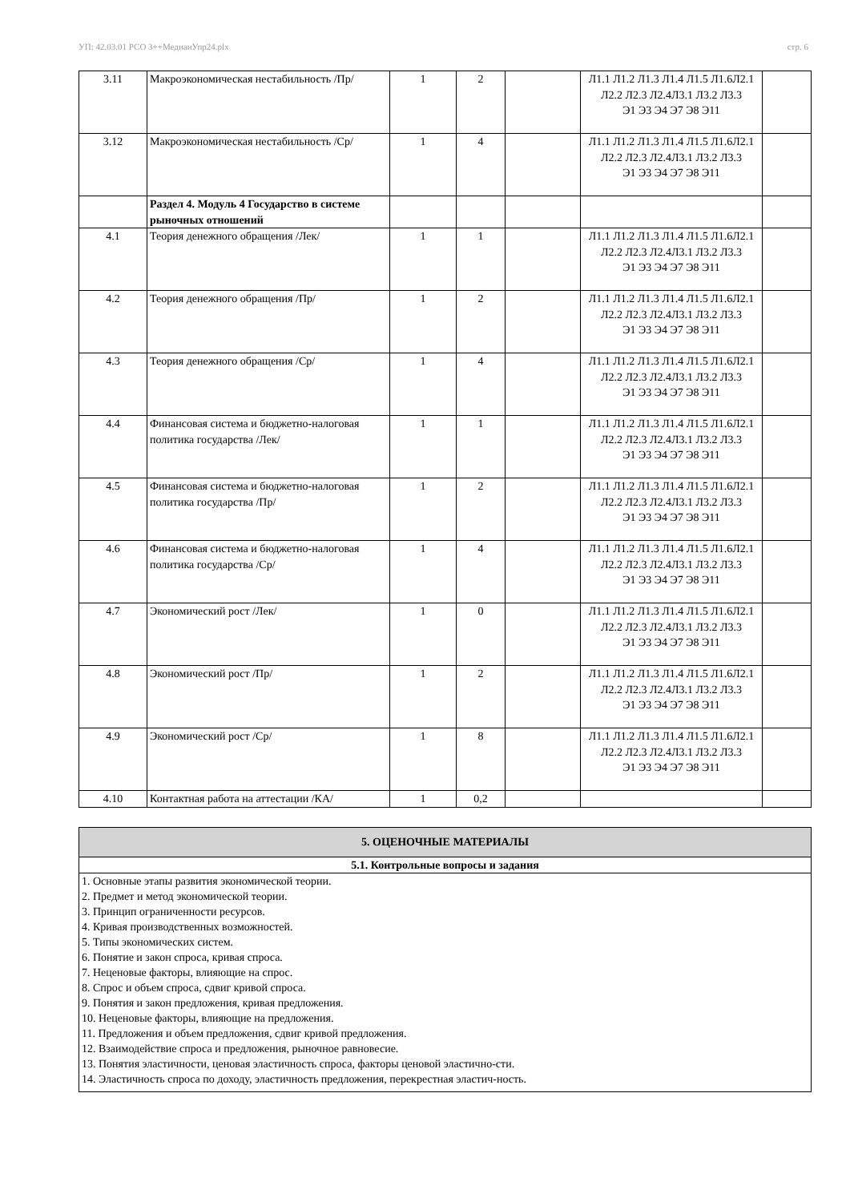УП: 42.03.01 РСО 3++МедиаиУпр24.plx стр. 6
| 3.11 | Макроэкономическая нестабильность /Пр/ | 1 | 2 | | Л1.1 Л1.2 Л1.3 Л1.4 Л1.5 Л1.6Л2.1 Л2.2 Л2.3 Л2.4Л3.1 Л3.2 Л3.3 Э1 Э3 Э4 Э7 Э8 Э11 | |
| 3.12 | Макроэкономическая нестабильность /Ср/ | 1 | 4 | | Л1.1 Л1.2 Л1.3 Л1.4 Л1.5 Л1.6Л2.1 Л2.2 Л2.3 Л2.4Л3.1 Л3.2 Л3.3 Э1 Э3 Э4 Э7 Э8 Э11 | |
| | Раздел 4. Модуль 4 Государство в системе рыночных отношений | | | | | |
| 4.1 | Теория денежного обращения /Лек/ | 1 | 1 | | Л1.1 Л1.2 Л1.3 Л1.4 Л1.5 Л1.6Л2.1 Л2.2 Л2.3 Л2.4Л3.1 Л3.2 Л3.3 Э1 Э3 Э4 Э7 Э8 Э11 | |
| 4.2 | Теория денежного обращения /Пр/ | 1 | 2 | | Л1.1 Л1.2 Л1.3 Л1.4 Л1.5 Л1.6Л2.1 Л2.2 Л2.3 Л2.4Л3.1 Л3.2 Л3.3 Э1 Э3 Э4 Э7 Э8 Э11 | |
| 4.3 | Теория денежного обращения /Ср/ | 1 | 4 | | Л1.1 Л1.2 Л1.3 Л1.4 Л1.5 Л1.6Л2.1 Л2.2 Л2.3 Л2.4Л3.1 Л3.2 Л3.3 Э1 Э3 Э4 Э7 Э8 Э11 | |
| 4.4 | Финансовая система и бюджетно-налоговая политика государства /Лек/ | 1 | 1 | | Л1.1 Л1.2 Л1.3 Л1.4 Л1.5 Л1.6Л2.1 Л2.2 Л2.3 Л2.4Л3.1 Л3.2 Л3.3 Э1 Э3 Э4 Э7 Э8 Э11 | |
| 4.5 | Финансовая система и бюджетно-налоговая политика государства /Пр/ | 1 | 2 | | Л1.1 Л1.2 Л1.3 Л1.4 Л1.5 Л1.6Л2.1 Л2.2 Л2.3 Л2.4Л3.1 Л3.2 Л3.3 Э1 Э3 Э4 Э7 Э8 Э11 | |
| 4.6 | Финансовая система и бюджетно-налоговая политика государства /Ср/ | 1 | 4 | | Л1.1 Л1.2 Л1.3 Л1.4 Л1.5 Л1.6Л2.1 Л2.2 Л2.3 Л2.4Л3.1 Л3.2 Л3.3 Э1 Э3 Э4 Э7 Э8 Э11 | |
| 4.7 | Экономический рост /Лек/ | 1 | 0 | | Л1.1 Л1.2 Л1.3 Л1.4 Л1.5 Л1.6Л2.1 Л2.2 Л2.3 Л2.4Л3.1 Л3.2 Л3.3 Э1 Э3 Э4 Э7 Э8 Э11 | |
| 4.8 | Экономический рост /Пр/ | 1 | 2 | | Л1.1 Л1.2 Л1.3 Л1.4 Л1.5 Л1.6Л2.1 Л2.2 Л2.3 Л2.4Л3.1 Л3.2 Л3.3 Э1 Э3 Э4 Э7 Э8 Э11 | |
| 4.9 | Экономический рост /Ср/ | 1 | 8 | | Л1.1 Л1.2 Л1.3 Л1.4 Л1.5 Л1.6Л2.1 Л2.2 Л2.3 Л2.4Л3.1 Л3.2 Л3.3 Э1 Э3 Э4 Э7 Э8 Э11 | |
| 4.10 | Контактная работа на аттестации /КА/ | 1 | 0,2 | | | |
| 5. ОЦЕНОЧНЫЕ МАТЕРИАЛЫ |
| 5.1. Контрольные вопросы и задания |
| 1. Основные этапы развития экономической теории. 2. Предмет и метод экономической теории. 3. Принцип ограниченности ресурсов. 4. Кривая производственных возможностей. 5. Типы экономических систем. 6. Понятие и закон спроса, кривая спроса. 7. Неценовые факторы, влияющие на спрос. 8. Спрос и объем спроса, сдвиг кривой спроса. 9. Понятия и закон предложения, кривая предложения. 10. Неценовые факторы, влияющие на предложения. 11. Предложения и объем предложения, сдвиг кривой предложения. 12. Взаимодействие спроса и предложения, рыночное равновесие. 13. Понятия эластичности, ценовая эластичность спроса, факторы ценовой эластично-сти. 14. Эластичность спроса по доходу, эластичность предложения, перекрестная эластич-ность. |